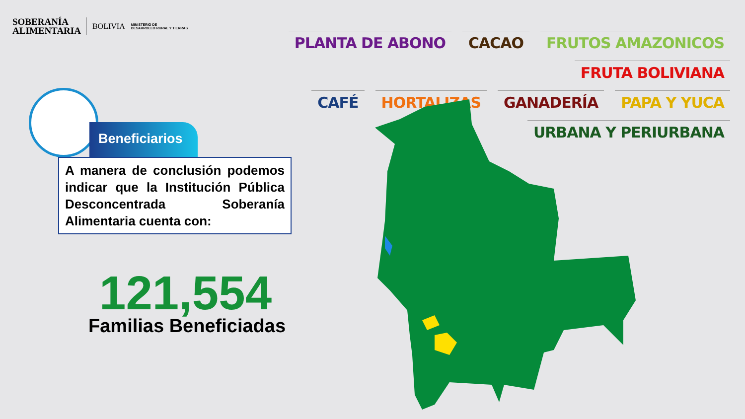SOBERANÍA
ALIMENTARIA
BOLIVIA
MINISTERIO DE
DESARROLLO RURAL Y TIERRAS
PLANTA DE ABONO CACAO FRUTOS AMAZONICOS FRUTA BOLIVIANA
CAFÉ HORTALIZAS GANADERÍA PAPA Y YUCA URBANA Y PERIURBANA
Beneficiarios
A manera de conclusión podemos indicar que la Institución Pública Desconcentrada Soberanía Alimentaria cuenta con:
121,554
Familias Beneficiadas